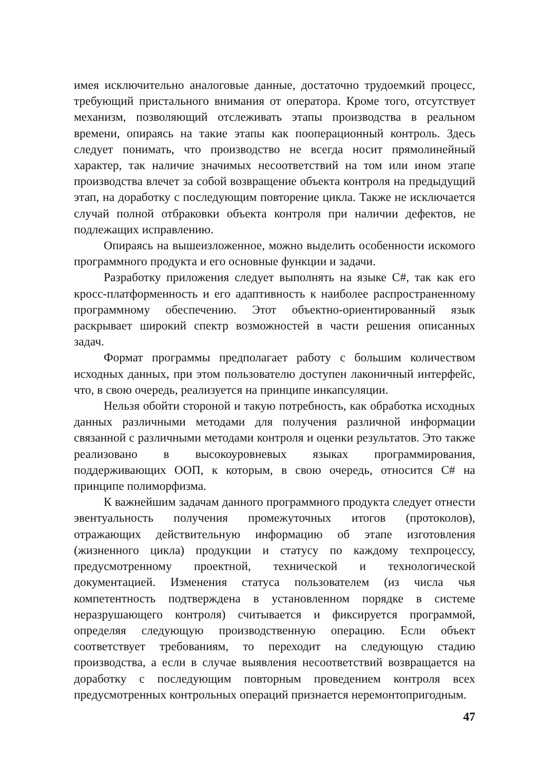имея исключительно аналоговые данные, достаточно трудоемкий процесс, требующий пристального внимания от оператора. Кроме того, отсутствует механизм, позволяющий отслеживать этапы производства в реальном времени, опираясь на такие этапы как пооперационный контроль. Здесь следует понимать, что производство не всегда носит прямолинейный характер, так наличие значимых несоответствий на том или ином этапе производства влечет за собой возвращение объекта контроля на предыдущий этап, на доработку с последующим повторение цикла. Также не исключается случай полной отбраковки объекта контроля при наличии дефектов, не подлежащих исправлению.
Опираясь на вышеизложенное, можно выделить особенности искомого программного продукта и его основные функции и задачи.
Разработку приложения следует выполнять на языке C#, так как его кросс-платформенность и его адаптивность к наиболее распространенному программному обеспечению. Этот объектно-ориентированный язык раскрывает широкий спектр возможностей в части решения описанных задач.
Формат программы предполагает работу с большим количеством исходных данных, при этом пользователю доступен лаконичный интерфейс, что, в свою очередь, реализуется на принципе инкапсуляции.
Нельзя обойти стороной и такую потребность, как обработка исходных данных различными методами для получения различной информации связанной с различными методами контроля и оценки результатов. Это также реализовано в высокоуровневых языках программирования, поддерживающих ООП, к которым, в свою очередь, относится C# на принципе полиморфизма.
К важнейшим задачам данного программного продукта следует отнести эвентуальность получения промежуточных итогов (протоколов), отражающих действительную информацию об этапе изготовления (жизненного цикла) продукции и статусу по каждому техпроцессу, предусмотренному проектной, технической и технологической документацией. Изменения статуса пользователем (из числа чья компетентность подтверждена в установленном порядке в системе неразрушающего контроля) считывается и фиксируется программой, определяя следующую производственную операцию. Если объект соответствует требованиям, то переходит на следующую стадию производства, а если в случае выявления несоответствий возвращается на доработку с последующим повторным проведением контроля всех предусмотренных контрольных операций признается неремонтопригодным.
47